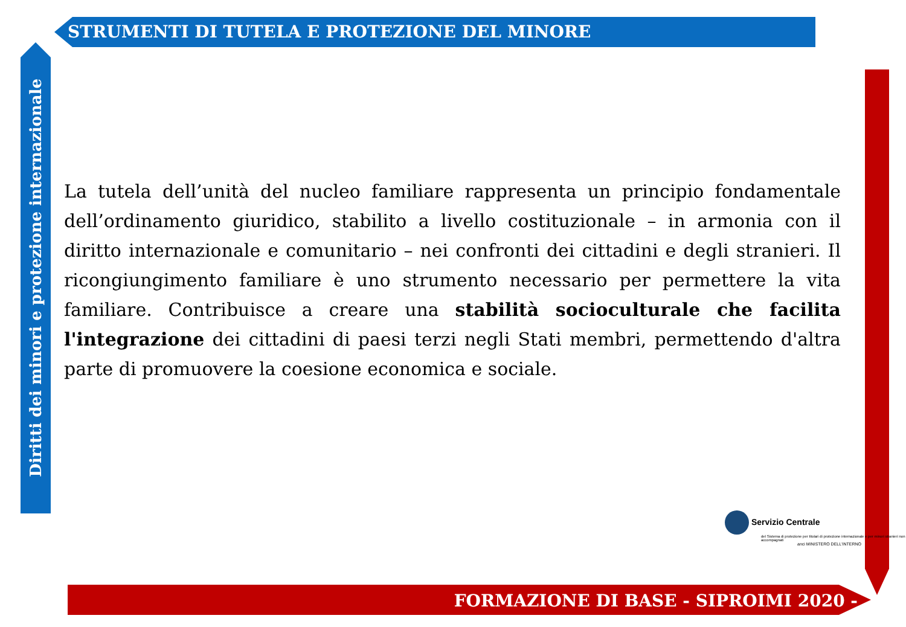STRUMENTI DI TUTELA E PROTEZIONE DEL MINORE
Diritti dei minori e protezione internazionale
La tutela dell’unità del nucleo familiare rappresenta un principio fondamentale dell’ordinamento giuridico, stabilito a livello costituzionale – in armonia con il diritto internazionale e comunitario – nei confronti dei cittadini e degli stranieri. Il ricongiungimento familiare è uno strumento necessario per permettere la vita familiare. Contribuisce a creare una stabilità socioculturale che facilita l'integrazione dei cittadini di paesi terzi negli Stati membri, permettendo d'altra parte di promuovere la coesione economica e sociale.
Servizio Centrale
del Sistema di protezione per titolari di protezione internazionale e per minori stranieri non accompagnati
anci MINISTERO DELL'INTERNO
FORMAZIONE DI BASE - SIPROIMI 2020 -